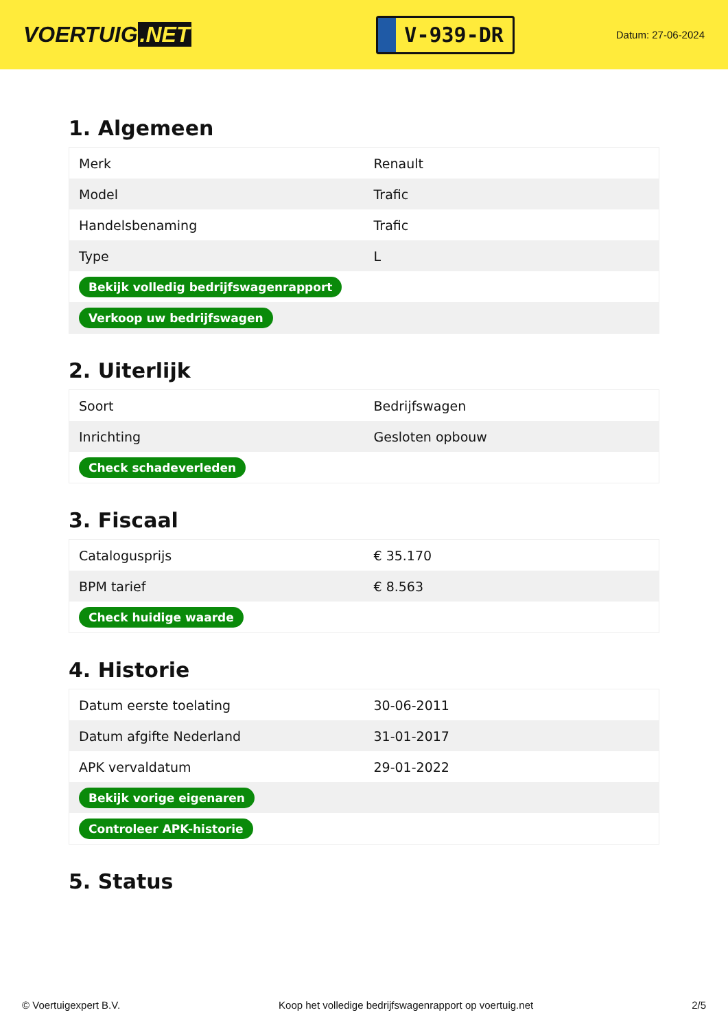VOERTUIG.NET
V-939-DR
Datum: 27-06-2024
1. Algemeen
| Merk | Renault |
| Model | Trafic |
| Handelsbenaming | Trafic |
| Type | L |
| Bekijk volledig bedrijfswagenrapport | |
| Verkoop uw bedrijfswagen | |
2. Uiterlijk
| Soort | Bedrijfswagen |
| Inrichting | Gesloten opbouw |
| Check schadeverleden | |
3. Fiscaal
| Catalogusprijs | € 35.170 |
| BPM tarief | € 8.563 |
| Check huidige waarde | |
4. Historie
| Datum eerste toelating | 30-06-2011 |
| Datum afgifte Nederland | 31-01-2017 |
| APK vervaldatum | 29-01-2022 |
| Bekijk vorige eigenaren | |
| Controleer APK-historie | |
5. Status
© Voertuigexpert B.V. Koop het volledige bedrijfswagenrapport op voertuig.net 2/5